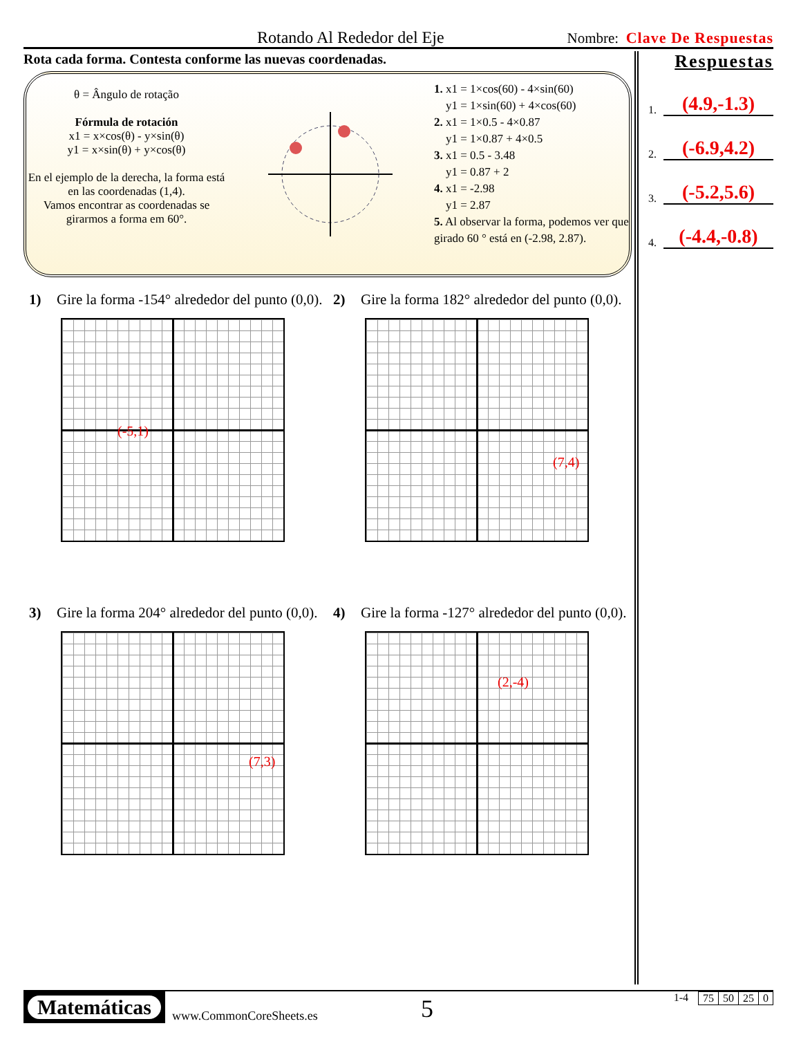Rotando Al Rededor del Eje
Nombre: Clave De Respuestas
Rota cada forma. Contesta conforme las nuevas coordenadas.
θ = Ângulo de rotação
Fórmula de rotación
x1 = x×cos(θ) - y×sin(θ)
y1 = x×sin(θ) + y×cos(θ)
En el ejemplo de la derecha, la forma está en las coordenadas (1,4).
Vamos encontrar as coordenadas se girarmos a forma em 60°.
1. x1 = 1×cos(60) - 4×sin(60)
y1 = 1×sin(60) + 4×cos(60)
2. x1 = 1×0.5 - 4×0.87
y1 = 1×0.87 + 4×0.5
3. x1 = 0.5 - 3.48
y1 = 0.87 + 2
4. x1 = -2.98
y1 = 2.87
5. Al observar la forma, podemos ver que girado 60 ° está en (-2.98, 2.87).
1) Gire la forma -154° alrededor del punto (0,0).
(-5,1)
2) Gire la forma 182° alrededor del punto (0,0).
(7,4)
3) Gire la forma 204° alrededor del punto (0,0).
(7,3)
4) Gire la forma -127° alrededor del punto (0,0).
(2,-4)
Respuestas
1. (4.9,-1.3)
2. (-6.9,4.2)
3. (-5.2,5.6)
4. (-4.4,-0.8)
Matemáticas
www.CommonCoreSheets.es
5
1-4
| 75 | 50 | 25 | 0 |